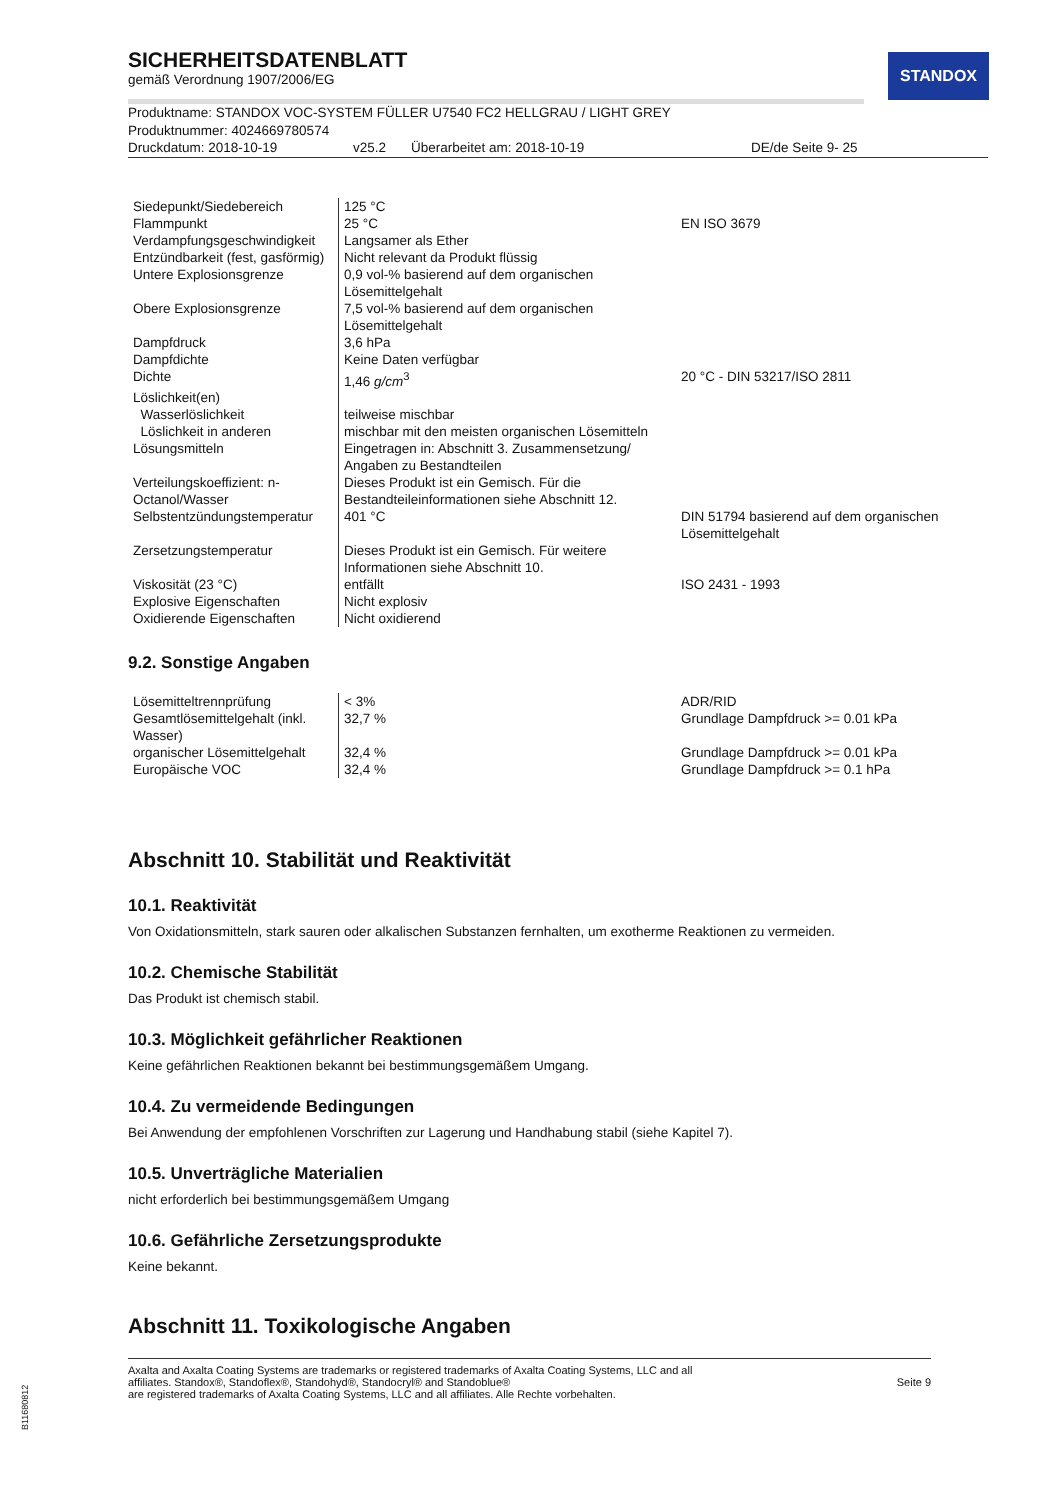STANDOX
SICHERHEITSDATENBLATT
gemäß Verordnung 1907/2006/EG
Produktname: STANDOX VOC-SYSTEM FÜLLER U7540 FC2 HELLGRAU / LIGHT GREY
Produktnummer: 4024669780574
Druckdatum: 2018-10-19 v25.2 Überarbeitet am: 2018-10-19 DE/de Seite 9- 25
| Siedepunkt/Siedebereich | 125 °C | |
| Flammpunkt | 25 °C | EN ISO 3679 |
| Verdampfungsgeschwindigkeit | Langsamer als Ether | |
| Entzündbarkeit (fest, gasförmig) | Nicht relevant da Produkt flüssig | |
| Untere Explosionsgrenze | 0,9 vol-% basierend auf dem organischen Lösemittelgehalt | |
| Obere Explosionsgrenze | 7,5 vol-% basierend auf dem organischen Lösemittelgehalt | |
| Dampfdruck | 3,6 hPa | |
| Dampfdichte | Keine Daten verfügbar | |
| Dichte | 1,46 g/cm<sup>3</sup> | 20 °C - DIN 53217/ISO 2811 |
| Löslichkeit(en) | | |
| Wasserlöslichkeit | teilweise mischbar | |
| Löslichkeit in anderen | mischbar mit den meisten organischen Lösemitteln | |
| Lösungsmitteln | Eingetragen in: Abschnitt 3. Zusammensetzung/ Angaben zu Bestandteilen | |
| Verteilungskoeffizient: n-Octanol/Wasser | Dieses Produkt ist ein Gemisch. Für die Bestandteileinformationen siehe Abschnitt 12. | |
| Selbstentzündungstemperatur | 401 °C | DIN 51794 basierend auf dem organischen Lösemittelgehalt |
| Zersetzungstemperatur | Dieses Produkt ist ein Gemisch. Für weitere Informationen siehe Abschnitt 10. | |
| Viskosität (23 °C) | entfällt | ISO 2431 - 1993 |
| Explosive Eigenschaften | Nicht explosiv | |
| Oxidierende Eigenschaften | Nicht oxidierend | |
9.2. Sonstige Angaben
| Lösemitteltrennprüfung | < 3% | ADR/RID |
| Gesamtlösemittelgehalt (inkl. Wasser) | 32,7 % | Grundlage Dampfdruck >= 0.01 kPa |
| organischer Lösemittelgehalt | 32,4 % | Grundlage Dampfdruck >= 0.01 kPa |
| Europäische VOC | 32,4 % | Grundlage Dampfdruck >= 0.1 hPa |
Abschnitt 10. Stabilität und Reaktivität
10.1. Reaktivität
Von Oxidationsmitteln, stark sauren oder alkalischen Substanzen fernhalten, um exotherme Reaktionen zu vermeiden.
10.2. Chemische Stabilität
Das Produkt ist chemisch stabil.
10.3. Möglichkeit gefährlicher Reaktionen
Keine gefährlichen Reaktionen bekannt bei bestimmungsgemäßem Umgang.
10.4. Zu vermeidende Bedingungen
Bei Anwendung der empfohlenen Vorschriften zur Lagerung und Handhabung stabil (siehe Kapitel 7).
10.5. Unverträgliche Materialien
nicht erforderlich bei bestimmungsgemäßem Umgang
10.6. Gefährliche Zersetzungsprodukte
Keine bekannt.
Abschnitt 11. Toxikologische Angaben
Axalta and Axalta Coating Systems are trademarks or registered trademarks of Axalta Coating Systems, LLC and all
affiliates. Standox®, Standoflex®, Standohyd®, Standocryl® and Standoblue®
are registered trademarks of Axalta Coating Systems, LLC and all affiliates. Alle Rechte vorbehalten.
Seite 9
B11680812